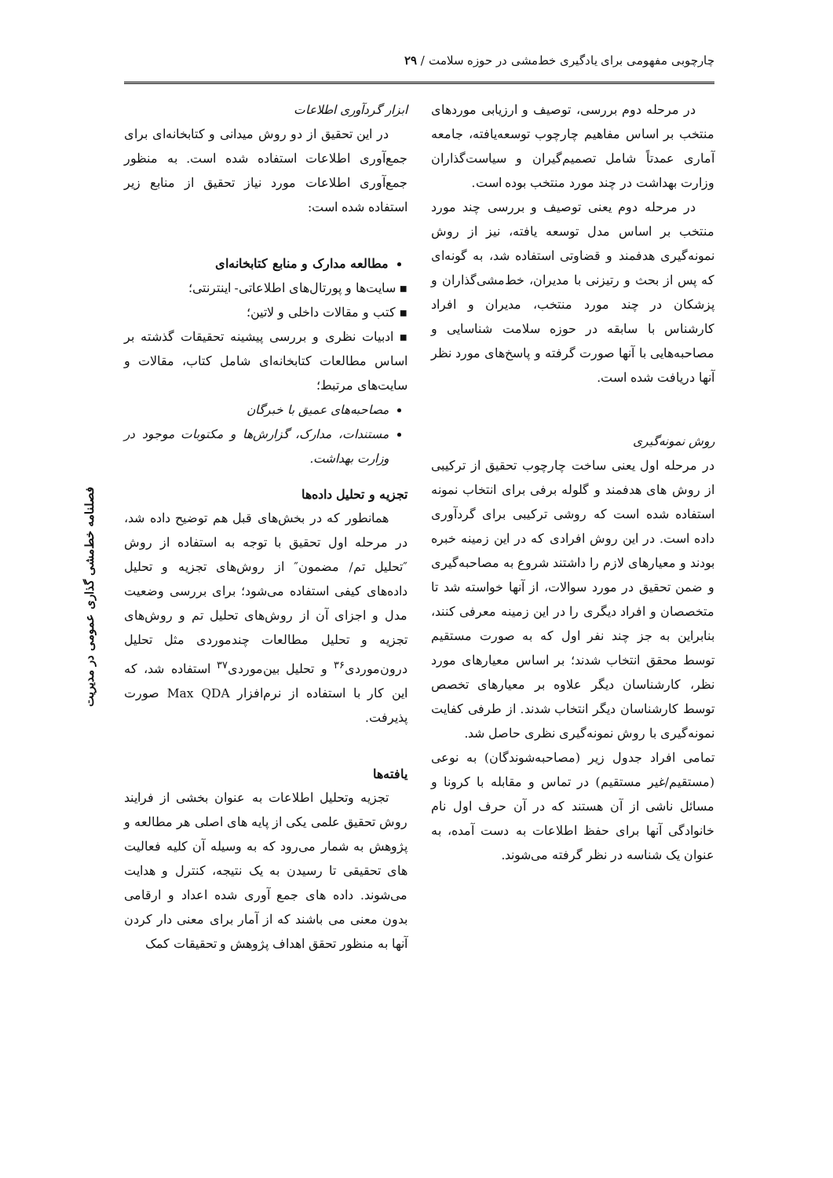چارچوبی مفهومی برای یادگیری خط‌مشی در حوزه سلامت / ۲۹
فصلنامه خط‌مشی گذاری عمومی در مدیریت
در مرحله دوم بررسی، توصیف و ارزیابی موردهای منتخب بر اساس مفاهیم چارچوب توسعه‌یافته، جامعه آماری عمدتاً شامل تصمیم‌گیران و سیاست‌گذاران وزارت بهداشت در چند مورد منتخب بوده است.
در مرحله دوم یعنی توصیف و بررسی چند مورد منتخب بر اساس مدل توسعه یافته، نیز از روش نمونه‌گیری هدفمند و قضاوتی استفاده شد، به گونه‌ای که پس از بحث و رتیزنی با مدیران، خط‌مشی‌گذاران و پزشکان در چند مورد منتخب، مدیران و افراد کارشناس با سابقه در حوزه سلامت شناسایی و مصاحبه‌هایی با آنها صورت گرفته و پاسخ‌های مورد نظر آنها دریافت شده است.
روش نمونه‌گیری
در مرحله اول یعنی ساخت چارچوب تحقیق از ترکیبی از روش های هدفمند و گلوله برفی برای انتخاب نمونه استفاده شده است که روشی ترکیبی برای گردآوری داده است. در این روش افرادی که در این زمینه خبره بودند و معیارهای لازم را داشتند شروع به مصاحبه‌گیری و ضمن تحقیق در مورد سوالات، از آنها خواسته شد تا متخصصان و افراد دیگری را در این زمینه معرفی کنند، بنابراین به جز چند نفر اول که به صورت مستقیم توسط محقق انتخاب شدند؛ بر اساس معیارهای مورد نظر، کارشناسان دیگر علاوه بر معیارهای تخصص توسط کارشناسان دیگر انتخاب شدند. از طرفی کفایت نمونه‌گیری با روش نمونه‌گیری نظری حاصل شد.
تمامی افراد جدول زیر (مصاحبه‌شوندگان) به نوعی (مستقیم/غیر مستقیم) در تماس و مقابله با کرونا و مسائل ناشی از آن هستند که در آن حرف اول نام خانوادگی آنها برای حفظ اطلاعات به دست آمده، به عنوان یک شناسه در نظر گرفته می‌شوند.
ابزار گردآوری اطلاعات
در این تحقیق از دو روش میدانی و کتابخانه‌ای برای جمع‌آوری اطلاعات استفاده شده است. به منظور جمع‌آوری اطلاعات مورد نیاز تحقیق از منابع زیر استفاده شده است:
مطالعه مدارک و منابع کتابخانه‌ای
▪ سایت‌ها و پورتال‌های اطلاعاتی- اینترنتی؛
▪ کتب و مقالات داخلی و لاتین؛
▪ ادبیات نظری و بررسی پیشینه تحقیقات گذشته بر اساس مطالعات کتابخانه‌ای شامل کتاب، مقالات و سایت‌های مرتبط؛
مصاحبه‌های عمیق با خبرگان
مستندات، مدارک، گزارش‌ها و مکتوبات موجود در وزارت بهداشت.
تجزیه و تحلیل داده‌ها
همانطور که در بخش‌های قبل هم توضیح داده شد، در مرحله اول تحقیق با توجه به استفاده از روش ″تحلیل تم/ مضمون″ از روش‌های تجزیه و تحلیل داده‌های کیفی استفاده می‌شود؛ برای بررسی وضعیت مدل و اجزای آن از روش‌های تحلیل تم و روش‌های تجزیه و تحلیل مطالعات چندموردی مثل تحلیل درون‌موردی<sup>۳۶</sup> و تحلیل بین‌موردی<sup>۳۷</sup> استفاده شد، که این کار با استفاده از نرم‌افزار Max QDA صورت پذیرفت.
یافته‌ها
تجزیه وتحلیل اطلاعات به عنوان بخشی از فرایند روش تحقیق علمی یکی از پایه های اصلی هر مطالعه و پژوهش به شمار می‌رود که به وسیله آن کلیه فعالیت های تحقیقی تا رسیدن به یک نتیجه، کنترل و هدایت می‌شوند. داده های جمع آوری شده اعداد و ارقامی بدون معنی می باشند که از آمار برای معنی دار کردن آنها به منظور تحقق اهداف پژوهش و تحقیقات کمک